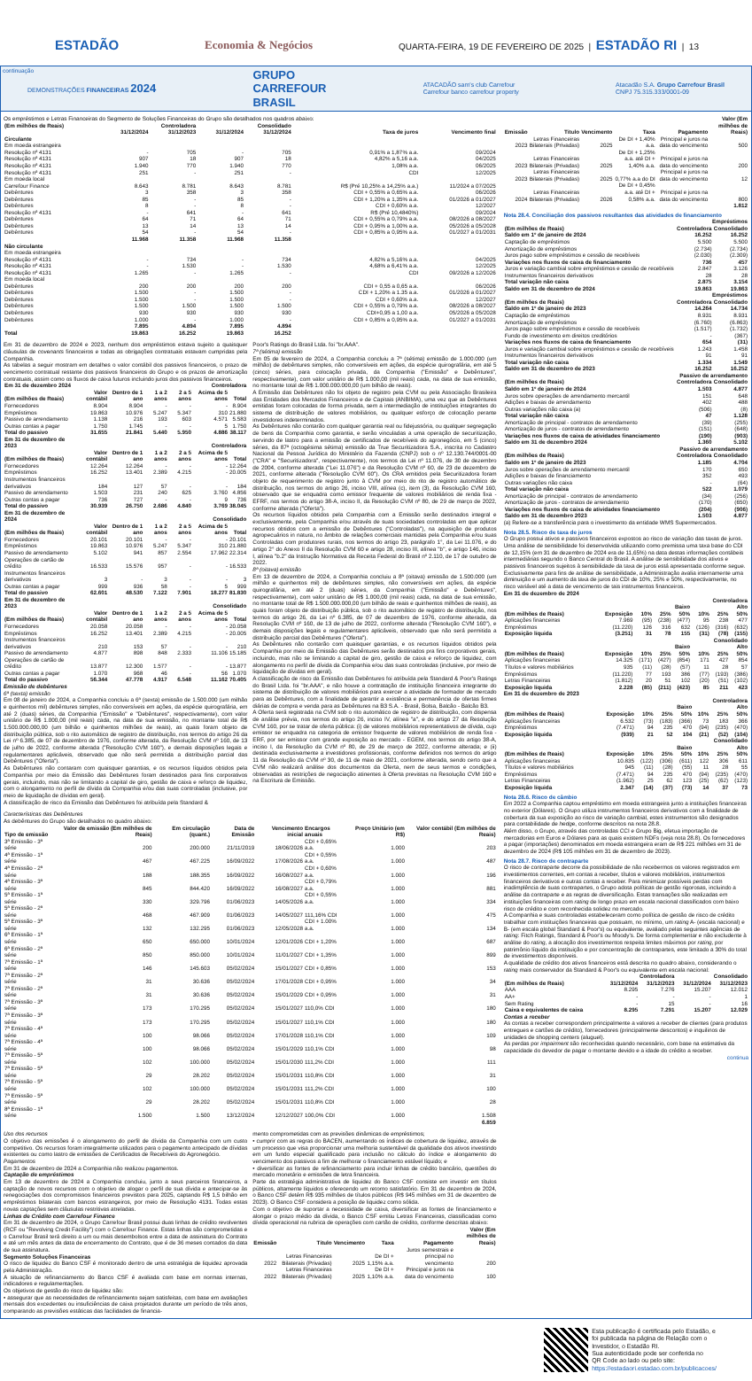ESTADÃO Economia & Negócios QUARTA-FEIRA, 19 DE FEVEREIRO DE 2025 | ESTADÃO RI | 13
continuação DEMONSTRAÇÕES FINANCEIRAS 2024 GRUPO
CARREFOUR
BRASIL ATACADÃO sam's club Carrefour
Carrefour banco carrefour property Atacadão S.A. Grupo Carrefour Brasil
CNPJ 75.315.333/0001-09
Os empréstimos e Letras Financeiras do Segmento de Soluções Financeiras do Grupo são detalhados nos quadros abaixo:
| (Em milhões de Reais) | Controladora | | Consolidado | | | |
| --- | --- | --- | --- | --- | --- | --- |
| | 31/12/2024 | 31/12/2023 | 31/12/2024 | 31/12/2024 | Taxa de juros | Vencimento final |
| Circulante | | | | | | |
| Em moeda estrangeira | | | | | | |
| Resolução nº 4131 | - | 705 | - | 705 | 0,91% a 1,87% a.a. | 09/2024 |
| Resolução nº 4131 | 907 | 18 | 907 | 18 | 4,82% a 5,16 a.a. | 04/2025 |
| Resolução nº 4131 | 1.940 | 770 | 1.940 | 770 | 1,08% a.a. | 06/2025 |
| Resolução nº 4131 | 251 | - | 251 | - | CDI | 12/2025 |
| Em moeda local | | | | | | |
| Carrefour Finance | 8.643 | 8.781 | 8.643 | 8.781 | R$ (Pré 10,25% a 14,25% a.a.) | 11/2024 a 07/2025 |
| Debêntures | 3 | 358 | 3 | 358 | CDI + 0,55% a 0,65% a.a. | 06/2026 |
| Debêntures | 85 | - | 85 | - | CDI + 1,20% a 1,35% a.a. | 01/2026 a 01/2027 |
| Debêntures | 8 | - | 8 | - | CDI + 0,60% a.a. | 12/2027 |
| Resolução nº 4131 | - | 641 | - | 641 | R$ (Pré 10,4840%) | 09/2024 |
| Debêntures | 64 | 71 | 64 | 71 | CDI + 0,55% a 0,79% a.a. | 08/2026 a 08/2027 |
| Debêntures | 13 | 14 | 13 | 14 | CDI + 0,95% a 1,00% a.a. | 05/2026 a 05/2028 |
| Debêntures | 54 | - | 54 | - | CDI + 0,85% a 0,95% a.a. | 01/2027 a 01/2031 |
| | 11.968 | 11.358 | 11.968 | 11.358 | | |
| Não circulante | | | | | | |
| Em moeda estrangeira | | | | | | |
| Resolução nº 4131 | - | 734 | - | 734 | 4,82% a 5,16% a.a. | 04/2025 |
| Resolução nº 4131 | - | 1.530 | - | 1.530 | 4,68% a 6,41% a.a. | 12/2025 |
| Resolução nº 4131 | 1.265 | - | 1.265 | - | CDI | 09/2026 a 12/2026 |
| Em moeda local | | | | | | |
| Debêntures | 200 | 200 | 200 | 200 | CDI + 0,55 a 0,65 a.a. | 06/2026 |
| Debêntures | 1.500 | - | 1.500 | - | CDI + 1,20% a 1.35 a.a. | 01/2026 a 01/2027 |
| Debêntures | 1.500 | - | 1.500 | - | CDI + 0,60% a.a. | 12/2027 |
| Debêntures | 1.500 | 1.500 | 1.500 | 1.500 | CDI + 0,55% a 0,79% a.a. | 08/2026 a 08/2027 |
| Debêntures | 930 | 930 | 930 | 930 | CDI+0,95 a 1,00 a.a. | 05/2026 a 05/2028 |
| Debêntures | 1.000 | - | 1.000 | - | CDI + 0,85% a 0,95% a.a. | 01/2027 a 01/2031 |
| | 7.895 | 4.894 | 7.895 | 4.894 | | |
| Total | 19.863 | 16.252 | 19.863 | 16.252 | | |
Em 31 de dezembro de 2024 e 2023, nenhum dos empréstimos estava sujeito a quaisquer cláusulas de covenants financeiros e todas as obrigações contratuais estavam cumpridas pela Companhia.
As tabelas a seguir mostram em detalhes o valor contábil dos passivos financeiros, o prazo de vencimento contratual restante dos passivos financeiros do Grupo e os prazos de amortização contratuais, assim como os fluxos de caixa futuros incluindo juros dos passivos financeiros.
| Em 31 de dezembro 2024 | Controladora | | | | | |
| --- | --- | --- | --- | --- | --- | --- |
| (Em milhões de Reais) | Valor contábil | Dentro de 1 ano | 1 a 2 anos | 2 a 5 anos | Acima de 5 anos | Total |
| Fornecedores | 8.904 | 8.904 | - | - | - | 8.904 |
| Empréstimos | 19.863 | 10.976 | 5.247 | 5.347 | 310 | 21.880 |
| Passivo de arrendamento | 1.138 | 216 | 193 | 603 | 4.571 | 5.583 |
| Outras contas a pagar | 1.750 | 1.745 | - | - | 5 | 1.750 |
| Total do passivo | 31.655 | 21.841 | 5.440 | 5.950 | 4.886 | 38.117 |
| Em 31 de dezembro de 2023 | Controladora | | | | | |
| (Em milhões de Reais) | Valor contábil | Dentro de 1 ano | 1 a 2 anos | 2 a 5 anos | Acima de 5 anos | Total |
| Fornecedores | 12.264 | 12.264 | - | - | - | 12.264 |
| Empréstimos | 16.252 | 13.401 | 2.389 | 4.215 | - | 20.005 |
| Instrumentos financeiros derivativos | 184 | 127 | 57 | - | - | 184 |
| Passivo de arrendamento | 1.503 | 231 | 240 | 625 | 3.760 | 4.856 |
| Outras contas a pagar | 736 | 727 | - | - | 9 | 736 |
| Total do passivo | 30.939 | 26.750 | 2.686 | 4.840 | 3.769 | 38.045 |
| Em 31 de dezembro de 2024 | Consolidado | | | | | |
| (Em milhões de Reais) | Valor contábil | Dentro de 1 ano | 1 a 2 anos | 2 a 5 anos | Acima de 5 anos | Total |
| Fornecedores | 20.101 | 20.101 | - | - | - | 20.101 |
| Empréstimos | 19.863 | 10.976 | 5.247 | 5.347 | 310 | 21.880 |
| Passivo de arrendamento | 5.102 | 941 | 857 | 2.554 | 17.962 | 22.314 |
| Operações de cartão de crédito | 16.533 | 15.576 | 957 | - | - | 16.533 |
| Instrumentos financeiros derivativos | 3 | - | 3 | - | - | 3 |
| Outras contas a pagar | 999 | 936 | 58 | - | 5 | 999 |
| Total do passivo | 62.601 | 48.530 | 7.122 | 7.901 | 18.277 | 81.830 |
| Em 31 de dezembro de 2023 | Consolidado | | | | | |
| (Em milhões de Reais) | Valor contábil | Dentro de 1 ano | 1 a 2 anos | 2 a 5 anos | Acima de 5 anos | Total |
| Fornecedores | 20.058 | 20.058 | - | - | - | 20.058 |
| Empréstimos | 16.252 | 13.401 | 2.389 | 4.215 | - | 20.005 |
| Instrumentos financeiros derivativos | 210 | 153 | 57 | - | - | 210 |
| Passivo de arrendamento | 4.877 | 898 | 848 | 2.333 | 11.106 | 15.185 |
| Operações de cartão de crédito | 13.877 | 12.300 | 1.577 | - | - | 13.877 |
| Outras contas a pagar | 1.070 | 968 | 46 | - | 56 | 1.070 |
| Total do passivo | 56.344 | 47.778 | 4.917 | 6.548 | 11.162 | 70.405 |
Emissão de debêntures
6ª (sexta) emissão
Em 08 de janeiro de 2024, a Companhia concluiu a 6ª (sexta) emissão de 1.500.000 (um milhão e quinhentos mil) debêntures simples, não conversíveis em ações, da espécie quirografária, em até 2 (duas) séries, da Companhia ("Emissão" e "Debêntures", respectivamente), com valor unitário de R$ 1.000,00 (mil reais) cada, na data de sua emissão, no montante total de R$ 1.500.000.000,00 (um bilhão e quinhentos milhões de reais), as quais foram objeto de distribuição pública, sob o rito automático de registro de distribuição, nos termos do artigo 26 da Lei nº 6.385, de 07 de dezembro de 1976, conforme alterada, da Resolução CVM nº 160, de 13 de julho de 2022, conforme alterada ("Resolução CVM 160"), e demais disposições legais e regulamentares aplicáveis, observado que não será permitida a distribuição parcial das Debêntures ("Oferta").
As Debêntures não contaram com quaisquer garantias, e os recursos líquidos obtidos pela Companhia por meio da Emissão das Debêntures foram destinados para fins corporativos gerais, incluindo, mas não se limitando a capital de giro, gestão de caixa e reforço de liquidez, com o alongamento no perfil de dívida da Companhia e/ou das suas controladas (inclusive, por meio de liquidação de dívidas em geral).
A classificação de risco da Emissão das Debêntures foi atribuída pela Standard &
Poor's Ratings do Brasil Ltda. foi "br.AAA".
7ª (sétima) emissão
Em 05 de fevereiro de 2024, a Companhia concluiu a 7ª (sétima) emissão de 1.000.000 (um milhão) de debêntures simples, não conversíveis em ações, da espécie quirografária, em até 5 (cinco) séries, para colocação privada, da Companhia ("Emissão" e Debêntures", respectivamente), com valor unitário de R$ 1.000,00 (mil reais) cada, na data de sua emissão, no montante total de R$ 1.000.000.000,00 (um bilhão de reais).
A Emissão das Debêntures não foi objeto de registro pela CVM ou pela Associação Brasileira das Entidades dos Mercados Financeiros e de Capitais (ANBIMA), uma vez que as Debêntures emitidas foram colocadas de forma privada, sem a intermediação de instituições integrantes do sistema de distribuição de valores mobiliários, ou qualquer esforço de colocação perante investidores indeterminados.
As Debêntures não contarão com qualquer garantia real ou fidejussória, ou qualquer segregação de bens da Companhia como garantia, e serão vinculadas a uma operação de securitização, servindo de lastro para a emissão de certificados de recebíveis do agronegócio, em 5 (cinco) séries, da 87ª (octogésima sétima) emissão da True Securitizadora S.A., inscrita no Cadastro Nacional da Pessoa Jurídica do Ministério da Fazenda (CNPJ) sob o nº 12.130.744/0001-00 ("CRA" e "Securitizadora", respectivamente), nos termos da Lei nº 11.076, de 30 de dezembro de 2004, conforme alterada ("Lei 11.076") e da Resolução CVM nº 60, de 23 de dezembro de 2021, conforme alterada ("Resolução CVM 60"). Os CRA emitidos pela Securitizadora foram objeto de requerimento de registro junto à CVM por meio do rito de registro automático de distribuição, nos termos do artigo 26, inciso VIII, alínea (c), item (3), da Resolução CVM 160, observado que se enquadra como emissor frequente de valores mobiliários de renda fixa - EFRF, nos termos do artigo 38-A, inciso II, da Resolução CVM nº 80, de 29 de março de 2022, conforme alterada ("Oferta").
Os recursos líquidos obtidos pela Companhia com a Emissão serão destinados integral e exclusivamente, pela Companhia e/ou através de suas sociedades controladas em que aplicar recursos obtidos com a emissão de Debêntures ("Controladas"), na aquisição de produtos agropecuários in natura, no âmbito de relações comerciais mantidas pela Companhia e/ou suas Controladas com produtores rurais, nos termos do artigo 23, parágrafo 1°, da Lei 11.076, e do artigo 2° do Anexo II da Resolução CVM 60 e artigo 28, inciso III, alínea "b", e artigo 146, inciso I, alínea "b.2" da Instrução Normativa da Receita Federal do Brasil nº 2.110, de 17 de outubro de 2022.
8ª (oitava) emissão
Em 13 de dezembro de 2024, a Companhia concluiu a 8ª (oitava) emissão de 1.500.000 (um milhão e quinhentos mil) de debêntures simples, não conversíveis em ações, da espécie quirografária, em até 2 (duas) séries, da Companhia ("Emissão" e Debêntures", respectivamente), com valor unitário de R$ 1.000,00 (mil reais) cada, na data de sua emissão, no montante total de R$ 1.500.000.000,00 (um bilhão de reais e quinhentos milhões de reais), as quais foram objeto de distribuição pública, sob o rito automático de registro de distribuição, nos termos do artigo 26, da Lei nº 6.385, de 07 de dezembro de 1976, conforme alterada, da Resolução CVM nº 160, de 13 de julho de 2022, conforme alterada ("Resolução CVM 160"), e demais disposições legais e regulamentares aplicáveis, observado que não será permitida a distribuição parcial das Debêntures ("Oferta").
As Debêntures não contarão com quaisquer garantias, e os recursos líquidos obtidos pela Companhia por meio da Emissão das Debêntures serão destinados pra fins corporativos gerais, incluindo, mas não se limitando a capital de giro, gestão de caixa e reforço de liquidez, com alongamento no perfil de dívida da Companhia e/ou das suas controladas (inclusive, por meio de liquidação de dívidas em geral).
A classificação de risco da Emissão das Debêntures foi atribuída pela Standard & Poor's Ratings do Brasil Ltda. foi "br.AAA", e não houve a contratação de instituição financeira integrante do sistema de distribuição de valores mobiliários para exercer a atividade de formador de mercado para as Debêntures, com a finalidade de garantir a existência e permanência de ofertas firmes diárias de compra e venda para as Debêntures na B3 S.A. - Brasil, Bolsa, Balcão - Balcão B3.
A Oferta será registrada na CVM sob o rito automático de registro de distribuição, com dispensa de análise prévia, nos termos do artigo 26, inciso IV, alínea "a", e do artigo 27 da Resolução CVM 160, por se tratar de oferta pública: (i) de valores mobiliários representativos de dívida, cujo emissor se enquadra na categoria de emissor frequente de valores mobiliários de renda fixa - ERF, por ser emissor com grande exposição ao mercado - EGEM, nos termos do artigo 38-A, inciso I, da Resolução da CVM nº 80, de 29 de março de 2022, conforme alterada; e (ii) destinada exclusivamente a investidores profissionais, conforme definidos nos termos do artigo 11 da Resolução da CVM nº 30, de 11 de maio de 2021, conforme alterada, sendo certo que a CVM não realizará análise dos documentos da Oferta, nem de seus termos e condições, observadas as restrições de negociação atinentes à Oferta previstas na Resolução CVM 160 e na Escritura de Emissão.
Características das Debêntures
As debêntures do Grupo são detalhados no quadro abaixo:
| Tipo de emissão | Valor de emissão (Em milhões de Reais) | Em circulação (quant.) | Data de Emissão | Vencimento inicial | Encargos anuais | Preço Unitário (em R$) | Valor contábil (Em milhões de Reais) |
| --- | --- | --- | --- | --- | --- | --- | --- |
| 3ª Emissão - 3ª série | 200 | 200.000 | 21/11/2019 | 18/06/2026 | CDI + 0,65% a.a. | 1.000 | 203 |
| 4ª Emissão - 1ª série | 467 | 467.225 | 16/09/2022 | 17/08/2026 | CDI + 0,55% a.a. | 1.000 | 487 |
| 4ª Emissão - 2ª série | 188 | 188.355 | 16/09/2022 | 16/08/2027 | CDI + 0,60% a.a. | 1.000 | 196 |
| 4ª Emissão - 3ª série | 845 | 844.420 | 16/09/2022 | 16/08/2027 | CDI + 0,79% a.a. | 1.000 | 881 |
| 5ª Emissão - 1ª série | 330 | 329.796 | 01/06/2023 | 14/05/2026 | CDI + 0,55% a.a. | 1.000 | 334 |
| 5ª Emissão - 2ª série | 468 | 467.909 | 01/06/2023 | 14/05/2027 | 111,16% CDI | 1.000 | 475 |
| 5ª Emissão - 3ª série | 132 | 132.295 | 01/06/2023 | 12/05/2028 | CDI + 1.00% a.a. | 1.000 | 134 |
| 6ª Emissão - 1ª série | 650 | 650.000 | 10/01/2024 | 12/01/2026 | CDI + 1,20% | 1.000 | 687 |
| 6ª Emissão - 2ª série | 850 | 850.000 | 10/01/2024 | 11/01/2027 | CDI + 1,35% | 1.000 | 899 |
| 7ª Emissão - 1ª série | 146 | 145.603 | 05/02/2024 | 15/01/2027 | CDI + 0,85% | 1.000 | 153 |
| 7ª Emissão - 2ª série | 31 | 30.636 | 05/02/2024 | 17/01/2028 | CDI + 0,95% | 1.000 | 34 |
| 7ª Emissão - 2ª série | 31 | 30.636 | 05/02/2024 | 15/01/2029 | CDI + 0,95% | 1.000 | 31 |
| 7ª Emissão - 3ª série | 173 | 170.295 | 05/02/2024 | 15/01/2027 | 110,0% CDI | 1.000 | 180 |
| 7ª Emissão - 3ª série | 173 | 170.295 | 05/02/2024 | 15/01/2027 | 110,1% CDI | 1.000 | 180 |
| 7ª Emissão - 4ª série | 100 | 98.066 | 05/02/2024 | 17/01/2028 | 110,1% CDI | 1.000 | 109 |
| 7ª Emissão - 4ª série | 100 | 98.066 | 05/02/2024 | 15/01/2029 | 110,1% CDI | 1.000 | 98 |
| 7ª Emissão - 5ª série | 102 | 100.000 | 05/02/2024 | 15/01/2030 | 111,2% CDI | 1.000 | 111 |
| 7ª Emissão - 5ª série | 29 | 28.202 | 05/02/2024 | 15/01/2031 | 110,8% CDI | 1.000 | 31 |
| 7ª Emissão - 5ª série | 102 | 100.000 | 05/02/2024 | 15/01/2031 | 111,2% CDI | 1.000 | 100 |
| 7ª Emissão - 5ª série | 29 | 28.202 | 05/02/2024 | 15/01/2031 | 110,8% CDI | 1.000 | 28 |
| 8ª Emissão - 1ª série | 1.500 | 1.500 | 13/12/2024 | 12/12/2027 | 100,0% CDI | 1.000 | 1.508 |
| | | | | | | | 6.859 |
Uso dos recursos
O objetivo das emissões é o alongamento do perfil de dívida da Companhia com um custo competitivo. Os recursos foram integralmente utilizados para o pagamento antecipado de dívidas existentes ou como lastro de emissões de Certificados de Recebíveis do Agronegócio.
Pagamentos
Em 31 de dezembro de 2024 a Companhia não realizou pagamentos.
Captação de empréstimos
Em 13 de dezembro de 2024 a Companhia concluiu, junto a seus parceiros financeiros, a captação de novos recursos com o objetivo de alogar o perfil de sua dívida e antecipar-se às renegociações dos compromissos financeiros previstos para 2025, captando R$ 1,5 bilhão em empréstimos bilaterais com bancos estrangeiros, por meio de Resolução 4131. Todas estas novas captações sem cláusulas restritivas atreladas.
Linhas de Crédito com Carrefour Finance
Em 31 de dezembro de 2024, o Grupo Carrefour Brasil possui duas linhas de crédito revolventes (RCF ou "Revolving Credit Facility") com o Carrefour Finance. Estas linhas são comprometidas e o Carrefour Brasil terá direito a um ou mais desembolsos entre a data de assinatura do Contrato e até um mês antes da data de encerramento do Contrato, que é de 36 meses contados da data de sua assinatura.
Segmento Soluções Financeiras
O risco de liquidez do Banco CSF é monitorado dentro de uma estratégia de liquidez aprovada pela Administração.
A situação de refinanciamento do Banco CSF é avaliada com base em normas internas, indicadores e regulamentações.
Os objetivos de gestão do risco de liquidez são:
• assegurar que as necessidades de refinanciamento sejam satisfeitas, com base em avaliações mensais dos excedentes ou insuficiências de caixa projetados durante um período de três anos, comparando as previsões estáticas das facilidades de financia-
mento comprometidas com as previsões dinâmicas de empréstimos;
• cumprir com as regras do BACEN, aumentando os índices de cobertura de liquidez, através de um processo que visa proporcionar uma melhoria sustentável da qualidade dos ativos investindo em um fundo especial qualificado para inclusão no cálculo do índice e alongamento do vencimento dos passivos a fim de melhorar o financiamento estável líquido; e
• diversificar as fontes de refinanciamento para incluir linhas de crédito bancário, questões do mercado monetário e emissões de letra financeira.
Parte da estratégia administrativa de liquidez do Banco CSF consiste em investir em títulos públicos, altamente líquidos e oferecendo um retorno satisfatório. Em 31 de dezembro de 2024, o Banco CSF detém R$ 935 milhões de títulos públicos (R$ 945 milhões em 31 de dezembro de 2023). O Banco CSF considera a posição de liquidez como sólida.
Com o objetivo de suportar a necessidade de caixa, diversificar as fontes de financiamento e alongar o prazo médio da dívida, o Banco CSF emitiu Letras Financeiras, classificadas como dívida operacional na rubrica de operações com cartão de crédito, conforme descritas abaixo:
| Emissão | Título | Vencimento | Taxa | Pagamento | Valor (Em milhões de Reais) |
| --- | --- | --- | --- | --- | --- |
| 2022 | Letras Financeiras Bilaterais (Privadas) | 2025 | De DI + 1,15% a.a. | Juros semestrais e principal no vencimento | 200 |
| 2022 | Letras Financeiras Bilaterais (Privadas) | 2025 | De DI + 1,10% a.a. | Principal e juros na data do vencimento | 100 |
| Emissão | Título | Vencimento | Taxa | Pagamento | Valor (Em milhões de Reais) |
| --- | --- | --- | --- | --- | --- |
| 2023 | Letras Financeiras Bilaterais (Privadas) | 2025 | De DI + 1,40% a.a. | Principal e juros na data do vencimento | 500 |
| 2023 | Letras Financeiras Bilaterais (Privadas) | 2025 | De DI + 1,25% a.a. até DI + 1,40% a.a. | Principal e juros na data do vencimento | 200 |
| 2023 | Letras Financeiras Bilaterais (Privadas) | 2025 | 0,77% a.a do DI | Principal e juros na data do vencimento | 12 |
| 2024 | Letras Financeiras Bilaterais (Privadas) | 2026 | De DI + 0,45% a.a. até DI + 0,58% a.a. | Principal e juros na data do vencimento | 800 |
| | | | | | 1.812 |
Nota 28.4. Conciliação dos passivos resultantes das atividades de financiamento
| | Empréstimos | |
| --- | --- | --- |
| (Em milhões de Reais) | Controladora | Consolidado |
| Saldo em 1º de janeiro de 2024 | 16.252 | 16.252 |
| Captação de empréstimos | 5.500 | 5.500 |
| Amortização de empréstimos | (2.734) | (2.734) |
| Juros pago sobre empréstimos e cessão de recebíveis | (2.030) | (2.309) |
| Variações nos fluxos de caixa de financiamento | 736 | 457 |
| Juros e variação cambial sobre empréstimos e cessão de recebíveis | 2.847 | 3.126 |
| Instrumentos financeiros derivativos | 28 | 28 |
| Total variação não caixa | 2.875 | 3.154 |
| Saldo em 31 de dezembro de 2024 | 19.863 | 19.863 |
| | Empréstimos | |
| (Em milhões de Reais) | Controladora | Consolidado |
| Saldo em 1º de janeiro de 2023 | 14.264 | 14.734 |
| Captação de empréstimos | 8.931 | 8.931 |
| Amortização de empréstimos | (6.760) | (6.863) |
| Juros pago sobre empréstimos e cessão de recebíveis | (1.517) | (1.732) |
| Fundo de investimento em direitos creditórios | - | (367) |
| Variações nos fluxos de caixa de financiamento | 654 | (31) |
| Juros e variação cambial sobre empréstimos e cessão de recebíveis | 1.243 | 1.458 |
| Instrumentos financeiros derivativos | 91 | 91 |
| Total variação não caixa | 1.334 | 1.549 |
| Saldo em 31 de dezembro de 2023 | 16.252 | 16.252 |
| | Passivo de arrendamento | |
| (Em milhões de Reais) | Controladora | Consolidado |
| Saldo em 1º de janeiro de 2024 | 1.503 | 4.877 |
| Juros sobre operações de arrendamento mercantil | 151 | 648 |
| Adições e baixas de arrendamento | 402 | 488 |
| Outras variações não caixa (a) | (506) | (8) |
| Total variação não caixa | 47 | 1.128 |
| Amortização de principal - contratos de arrendamento | (39) | (255) |
| Amortização de juros - contratos de arrendamento | (151) | (648) |
| Variações nos fluxos de caixa de atividades financiamento | (190) | (903) |
| Saldo em 31 de dezembro 2024 | 1.360 | 5.102 |
| | Passivo de arrendamento | |
| (Em milhões de Reais) | Controladora | Consolidado |
| Saldo em 1º de janeiro de 2023 | 1.185 | 4.704 |
| Juros sobre operações de arrendamento mercantil | 170 | 650 |
| Adições e baixas de financiamento | 352 | 493 |
| Outras variações não caixa | - | (64) |
| Total variação não caixa | 522 | 1.079 |
| Amortização de principal - contratos de arrendamento | (34) | (256) |
| Amortização de juros - contratos de arrendamento | (170) | (650) |
| Variações nos fluxos de caixa de atividades financiamento | (204) | (906) |
| Saldo em 31 de dezembro 2023 | 1.503 | 4.877 |
(a) Refere-se a transferência para o investimento da entidade WMS Supermercados.
Nota 28.5. Risco de taxa de juros
O Grupo possui ativos e passivos financeiros expostos ao risco de variação das taxas de juros. Uma análise de sensibilidade foi desenvolvida utilizando como premissa uma taxa base do CDI de 12,15% (em 31 de dezembro de 2024 era de 11,65%) na data destas informações contábeis intermediárias segundo o Banco Central do Brasil. A análise de sensibilidade dos ativos e passivos financeiros sujeitos à sensibilidade da taxa de juros está apresentada conforme segue.
Exclusivamente para fins de análise de sensibilidade, a Administração avalia internamente uma diminuição e um aumento da taxa de juros do CDI de 10%, 25% e 50%, respectivamente, no risco variável até a data de vencimento de tais instrumentos financeiros.
Em 31 de dezembro de 2024
| | | Controladora | | | | | |
| --- | --- | --- | --- | --- | --- | --- | --- |
| | | Baixo | | | Alto | | |
| (Em milhões de Reais) | Exposição | 10% | 25% | 50% | 10% | 25% | 50% |
| Aplicações financeiras | 7.969 | (95) | (238) | (477) | 95 | 238 | 477 |
| Empréstimos | (11.220) | 126 | 316 | 632 | (126) | (316) | (632) |
| Exposição líquida | (3.251) | 31 | 78 | 155 | (31) | (78) | (155) |
| | | Consolidado | | | | | |
| | | Baixo | | | Alto | | |
| (Em milhões de Reais) | Exposição | 10% | 25% | 50% | 10% | 25% | 50% |
| Aplicações financeiras | 14.325 | (171) | (427) | (854) | 171 | 427 | 854 |
| Títulos e valores mobiliários | 935 | (11) | (28) | (57) | 11 | 28 | 57 |
| Empréstimos | (11.220) | 77 | 193 | 386 | (77) | (193) | (386) |
| Letras Financeiras | (1.812) | 20 | 51 | 102 | (20) | (51) | (102) |
| Exposição líquida | 2.228 | (85) | (211) | (423) | 85 | 211 | 423 |
Em 31 de dezembro de 2023
| | | Controladora | | | | | |
| --- | --- | --- | --- | --- | --- | --- | --- |
| | | Baixo | | | Alto | | |
| (Em milhões de Reais) | Exposição | 10% | 25% | 50% | 10% | 25% | 50% |
| Aplicações financeiras | 6.532 | (73) | (183) | (366) | 73 | 183 | 366 |
| Empréstimos | (7.471) | 94 | 235 | 470 | (94) | (235) | (470) |
| Exposição líquida | (939) | 21 | 52 | 104 | (21) | (52) | (104) |
| | | Consolidado | | | | | |
| | | Baixo | | | Alto | | |
| (Em milhões de Reais) | Exposição | 10% | 25% | 50% | 10% | 25% | 50% |
| Aplicações financeiras | 10.835 | (122) | (306) | (611) | 122 | 306 | 611 |
| Títulos e valores mobiliários | 945 | (11) | (28) | (55) | 11 | 28 | 55 |
| Empréstimos | (7.471) | 94 | 235 | 470 | (94) | (235) | (470) |
| Letras Financeiras | (1.962) | 25 | 62 | 123 | (25) | (62) | (123) |
| Exposição líquida | 2.347 | (14) | (37) | (73) | 14 | 37 | 73 |
Nota 28.6. Risco de câmbio
Em 2022 a Companhia captou empréstimo em moeda estrangeira junto a instituições financeiras no exterior (Dólares). O Grupo utiliza instrumentos financeiros derivativos com a finalidade de cobertura da sua exposição ao risco de variação cambial, estes instrumentos são designados para contabilidade de hedge, conforme descritos na nota 28.8.
Além disso, o Grupo, através das controladas CCI e Grupo Big, efetua importação de mercadorias em Euros e Dólares para as quais existem NDFs (veja nota 28.8). Os fornecedores a pagar (importações) denominados em moeda estrangeira eram de R$ 221 milhões em 31 de dezembro de 2024 (R$ 105 milhões em 31 de dezembro de 2023).
Nota 28.7. Risco de contraparte
O risco de contraparte decorre da possibilidade de não recebermos os valores registrados em investimentos correntes, em contas a receber, títulos e valores mobiliários, instrumentos financeiros derivativos e outras contas a receber. Para minimizar possíveis perdas com inadimplência de suas contrapartes, o Grupo adota políticas de gestão rigorosas, incluindo a análise da contraparte e as regras de diversificação. Estas transações são realizadas em instituições financeiras com rating de longo prazo em escala nacional classificados com baixo risco de crédito e com reconhecida solidez no mercado.
A Companhia e suas controladas estabeleceram como política de gestão de risco de crédito trabalhar com instituições financeiras que possuam, no mínimo, um rating A- (escala nacional) e B- (em escala global Standard & Poor's) ou equivalente, avaliado pelas seguintes agências de rating: Fitch Ratings, Standard & Poor's ou Moody's. De forma complementar e não excludente à análise do rating, a alocação dos investimentos respeita limites máximos por rating, por patrimônio líquido da instituição e por concentração de contrapartes, este limitado a 30% do total de investimentos disponíveis.
A qualidade de crédito dos ativos financeiros está descrita no quadro abaixo, considerando o rating mais conservador da Standard & Poor's ou equivalente em escala nacional:
| | Controladora | | Consolidado | |
| --- | --- | --- | --- | --- |
| (Em milhões de Reais) | 31/12/2024 | 31/12/2023 | 31/12/2024 | 31/12/2023 |
| AAA | 8.295 | 7.276 | 15.207 | 12.012 |
| AA+ | - | - | - | 1 |
| Sem Rating | - | 15 | - | 16 |
| Caixa e equivalentes de caixa | 8.295 | 7.291 | 15.207 | 12.029 |
Contas a receber
As contas a receber correspondem principalmente a valores a receber de clientes (para produtos entregues e cartões de crédito), fornecedores (principalmente descontos) e inquilinos de unidades de shopping centers (aluguel).
As perdas por impairment são reconhecidas quando necessário, com base na estimativa da capacidade do devedor de pagar o montante devido e a idade do crédito a receber.
continua
Esta publicação é certificada pelo Estadão, e
foi publicada na página de Relação com o
Investidor, o Estadão RI.
Sua autenticidade pode ser conferida no
QR Code ao lado ou pelo site:
https://estadaori.estadao.com.br/publicacoes/